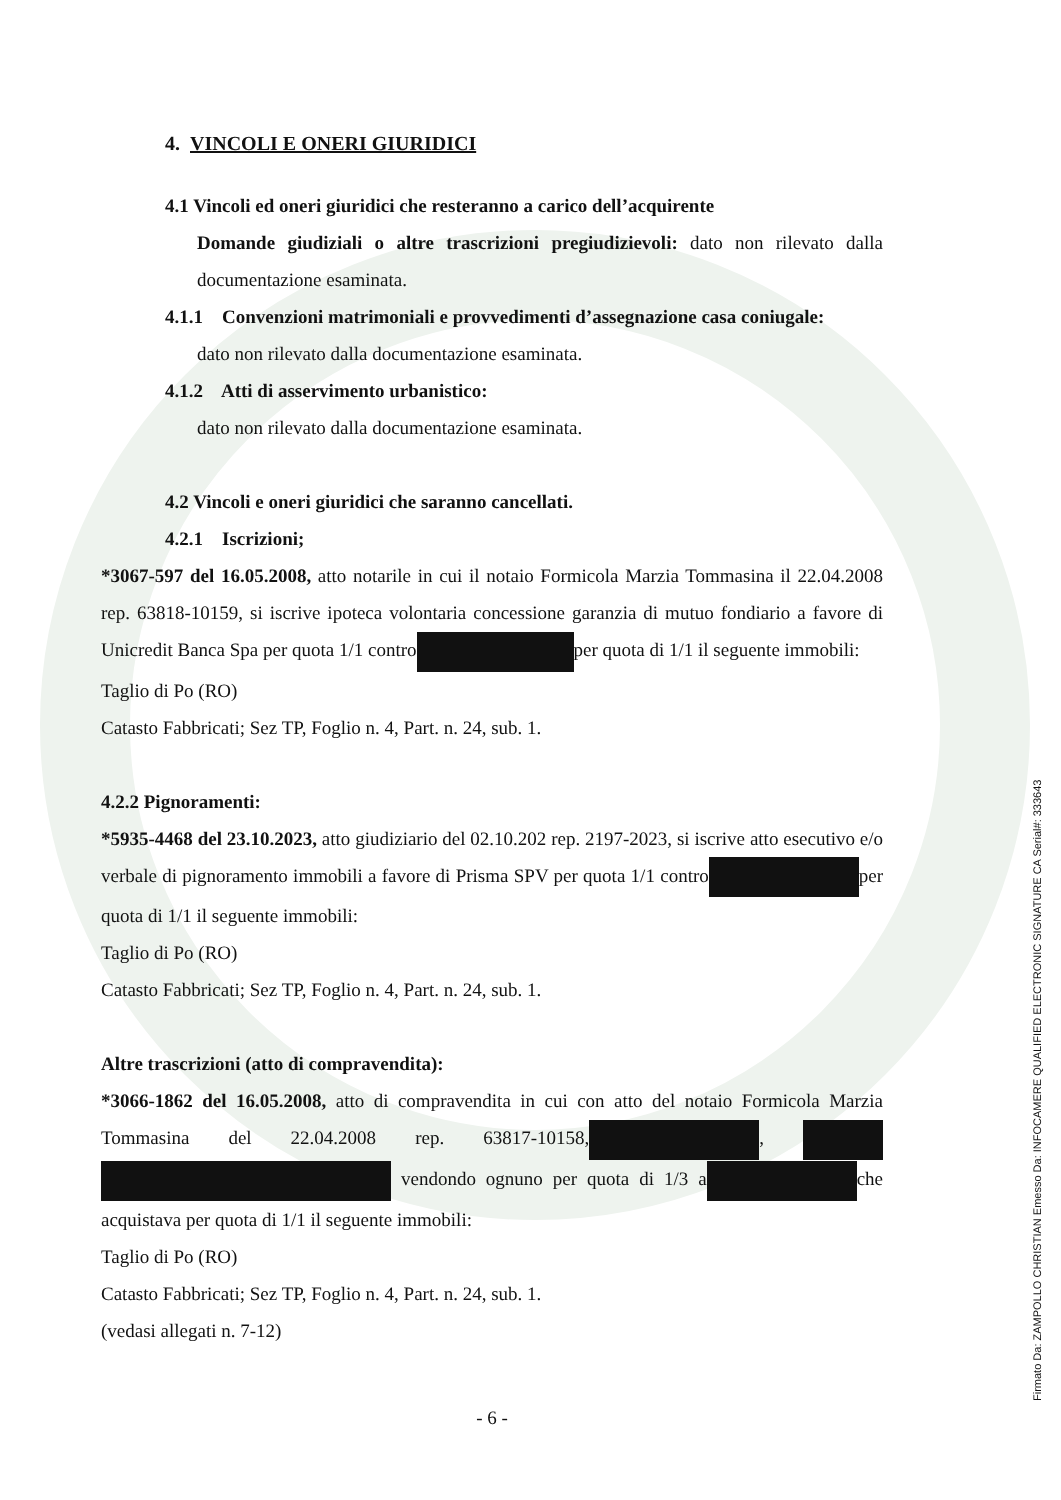4. VINCOLI E ONERI GIURIDICI
4.1 Vincoli ed oneri giuridici che resteranno a carico dell’acquirente
Domande giudiziali o altre trascrizioni pregiudizievoli: dato non rilevato dalla documentazione esaminata.
4.1.1 Convenzioni matrimoniali e provvedimenti d’assegnazione casa coniugale:
dato non rilevato dalla documentazione esaminata.
4.1.2 Atti di asservimento urbanistico:
dato non rilevato dalla documentazione esaminata.
4.2 Vincoli e oneri giuridici che saranno cancellati.
4.2.1 Iscrizioni;
*3067-597 del 16.05.2008, atto notarile in cui il notaio Formicola Marzia Tommasina il 22.04.2008 rep. 63818-10159, si iscrive ipoteca volontaria concessione garanzia di mutuo fondiario a favore di Unicredit Banca Spa per quota 1/1 contro per quota di 1/1 il seguente immobili:
Taglio di Po (RO)
Catasto Fabbricati; Sez TP, Foglio n. 4, Part. n. 24, sub. 1.
4.2.2 Pignoramenti:
*5935-4468 del 23.10.2023, atto giudiziario del 02.10.202 rep. 2197-2023, si iscrive atto esecutivo e/o verbale di pignoramento immobili a favore di Prisma SPV per quota 1/1 contro per quota di 1/1 il seguente immobili:
Taglio di Po (RO)
Catasto Fabbricati; Sez TP, Foglio n. 4, Part. n. 24, sub. 1.
Altre trascrizioni (atto di compravendita):
*3066-1862 del 16.05.2008, atto di compravendita in cui con atto del notaio Formicola Marzia Tommasina del 22.04.2008 rep. 63817-10158, , vendondo ognuno per quota di 1/3 a che acquistava per quota di 1/1 il seguente immobili:
Taglio di Po (RO)
Catasto Fabbricati; Sez TP, Foglio n. 4, Part. n. 24, sub. 1.
(vedasi allegati n. 7-12)
- 6 -
Firmato Da: ZAMPOLLO CHRISTIAN Emesso Da: INFOCAMERE QUALIFIED ELECTRONIC SIGNATURE CA Serial#: 333643